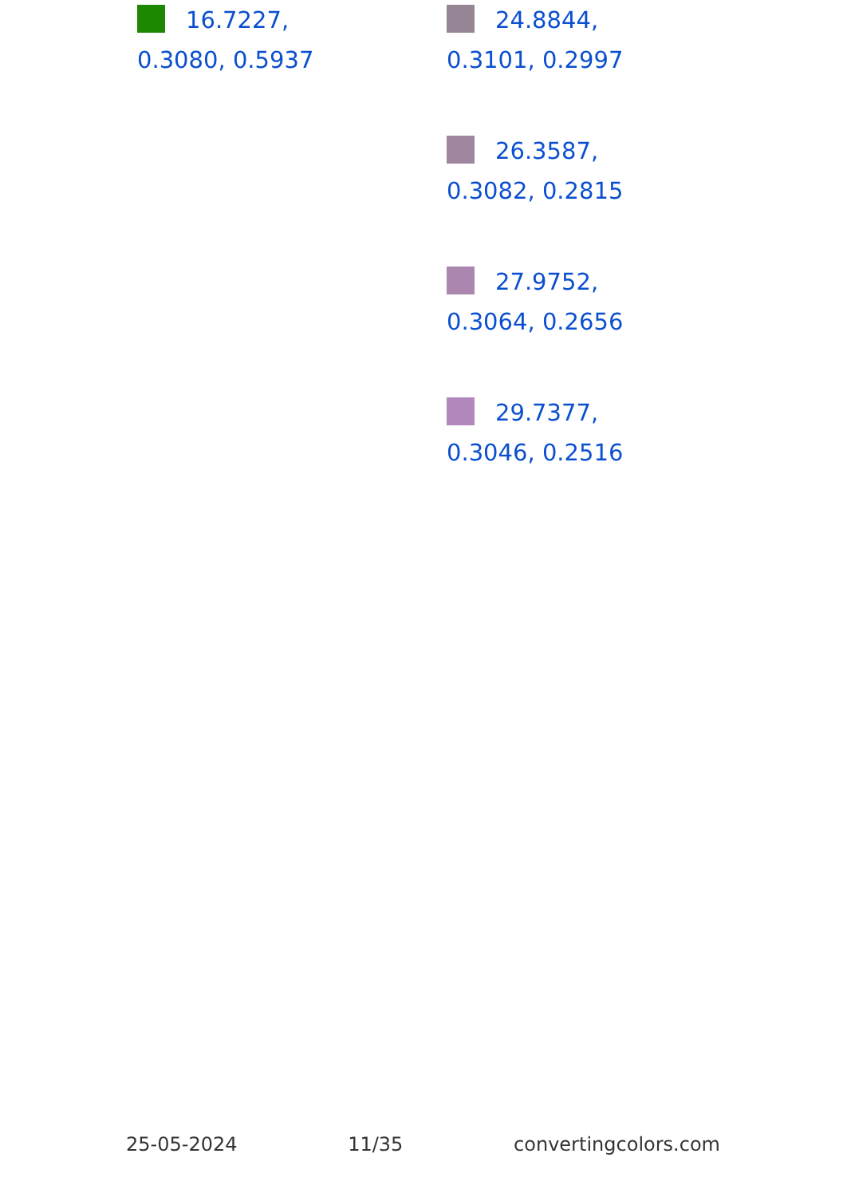16.7227, 0.3080, 0.5937 24.8844, 0.3101, 0.2997
26.3587, 0.3082, 0.2815
27.9752, 0.3064, 0.2656
29.7377, 0.3046, 0.2516
25-05-2024 11/35 convertingcolors.com